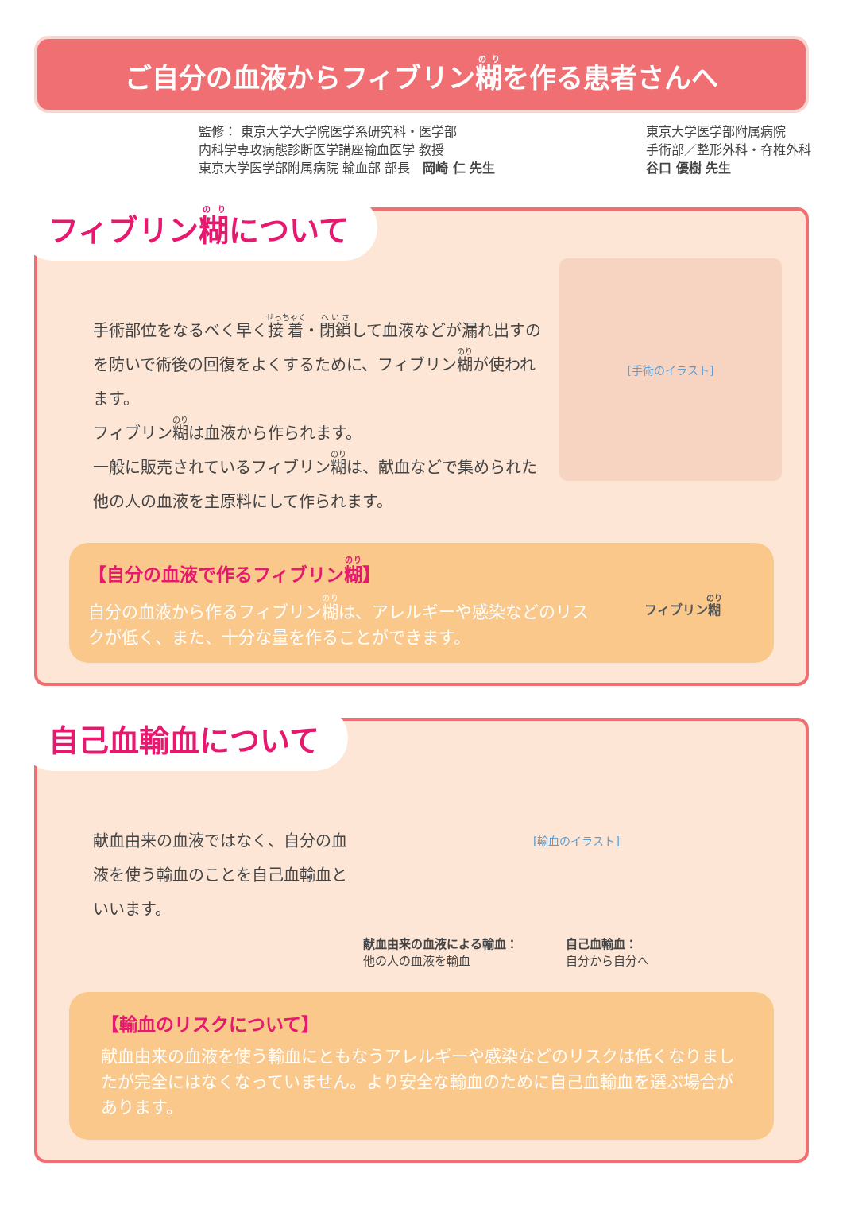ご自分の血液からフィブリン糊を作る患者さんへ
監修： 東京大学大学院医学系研究科・医学部
内科学専攻病態診断医学講座輸血医学 教授
東京大学医学部附属病院 輸血部 部長　岡崎 仁 先生
東京大学医学部附属病院
手術部／整形外科・脊椎外科
谷口 優樹 先生
フィブリン糊について
手術部位をなるべく早く接着・閉鎖して血液などが漏れ出すのを防いで術後の回復をよくするために、フィブリン糊が使われます。
フィブリン糊は血液から作られます。
一般に販売されているフィブリン糊は、献血などで集められた他の人の血液を主原料にして作られます。
[手術のイラスト]
【自分の血液で作るフィブリン糊】
自分の血液から作るフィブリン糊は、アレルギーや感染などのリスクが低く、また、十分な量を作ることができます。
フィブリン糊
自己血輸血について
献血由来の血液ではなく、自分の血液を使う輸血のことを自己血輸血といいます。
[輸血のイラスト]
献血由来の血液による輸血：
他の人の血液を輸血
自己血輸血：
自分から自分へ
【輸血のリスクについて】
献血由来の血液を使う輸血にともなうアレルギーや感染などのリスクは低くなりましたが完全にはなくなっていません。より安全な輸血のために自己血輸血を選ぶ場合があります。